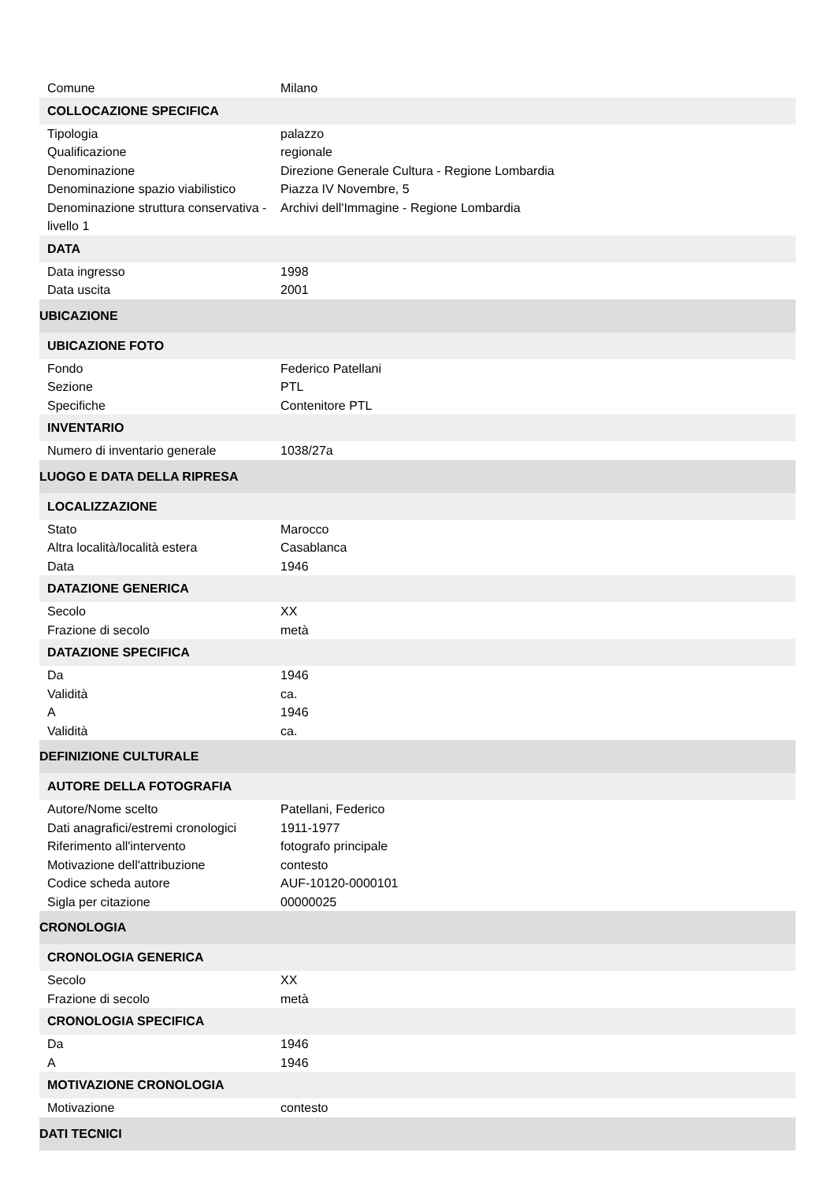| Comune | Milano |
| COLLOCAZIONE SPECIFICA | |
| Tipologia | palazzo |
| Qualificazione | regionale |
| Denominazione | Direzione Generale Cultura - Regione Lombardia |
| Denominazione spazio viabilistico | Piazza IV Novembre, 5 |
| Denominazione struttura conservativa - livello 1 | Archivi dell'Immagine - Regione Lombardia |
| DATA | |
| Data ingresso | 1998 |
| Data uscita | 2001 |
| UBICAZIONE | |
| UBICAZIONE FOTO | |
| Fondo | Federico Patellani |
| Sezione | PTL |
| Specifiche | Contenitore PTL |
| INVENTARIO | |
| Numero di inventario generale | 1038/27a |
| LUOGO E DATA DELLA RIPRESA | |
| LOCALIZZAZIONE | |
| Stato | Marocco |
| Altra località/località estera | Casablanca |
| Data | 1946 |
| DATAZIONE GENERICA | |
| Secolo | XX |
| Frazione di secolo | metà |
| DATAZIONE SPECIFICA | |
| Da | 1946 |
| Validità | ca. |
| A | 1946 |
| Validità | ca. |
| DEFINIZIONE CULTURALE | |
| AUTORE DELLA FOTOGRAFIA | |
| Autore/Nome scelto | Patellani, Federico |
| Dati anagrafici/estremi cronologici | 1911-1977 |
| Riferimento all'intervento | fotografo principale |
| Motivazione dell'attribuzione | contesto |
| Codice scheda autore | AUF-10120-0000101 |
| Sigla per citazione | 00000025 |
| CRONOLOGIA | |
| CRONOLOGIA GENERICA | |
| Secolo | XX |
| Frazione di secolo | metà |
| CRONOLOGIA SPECIFICA | |
| Da | 1946 |
| A | 1946 |
| MOTIVAZIONE CRONOLOGIA | |
| Motivazione | contesto |
| DATI TECNICI | |